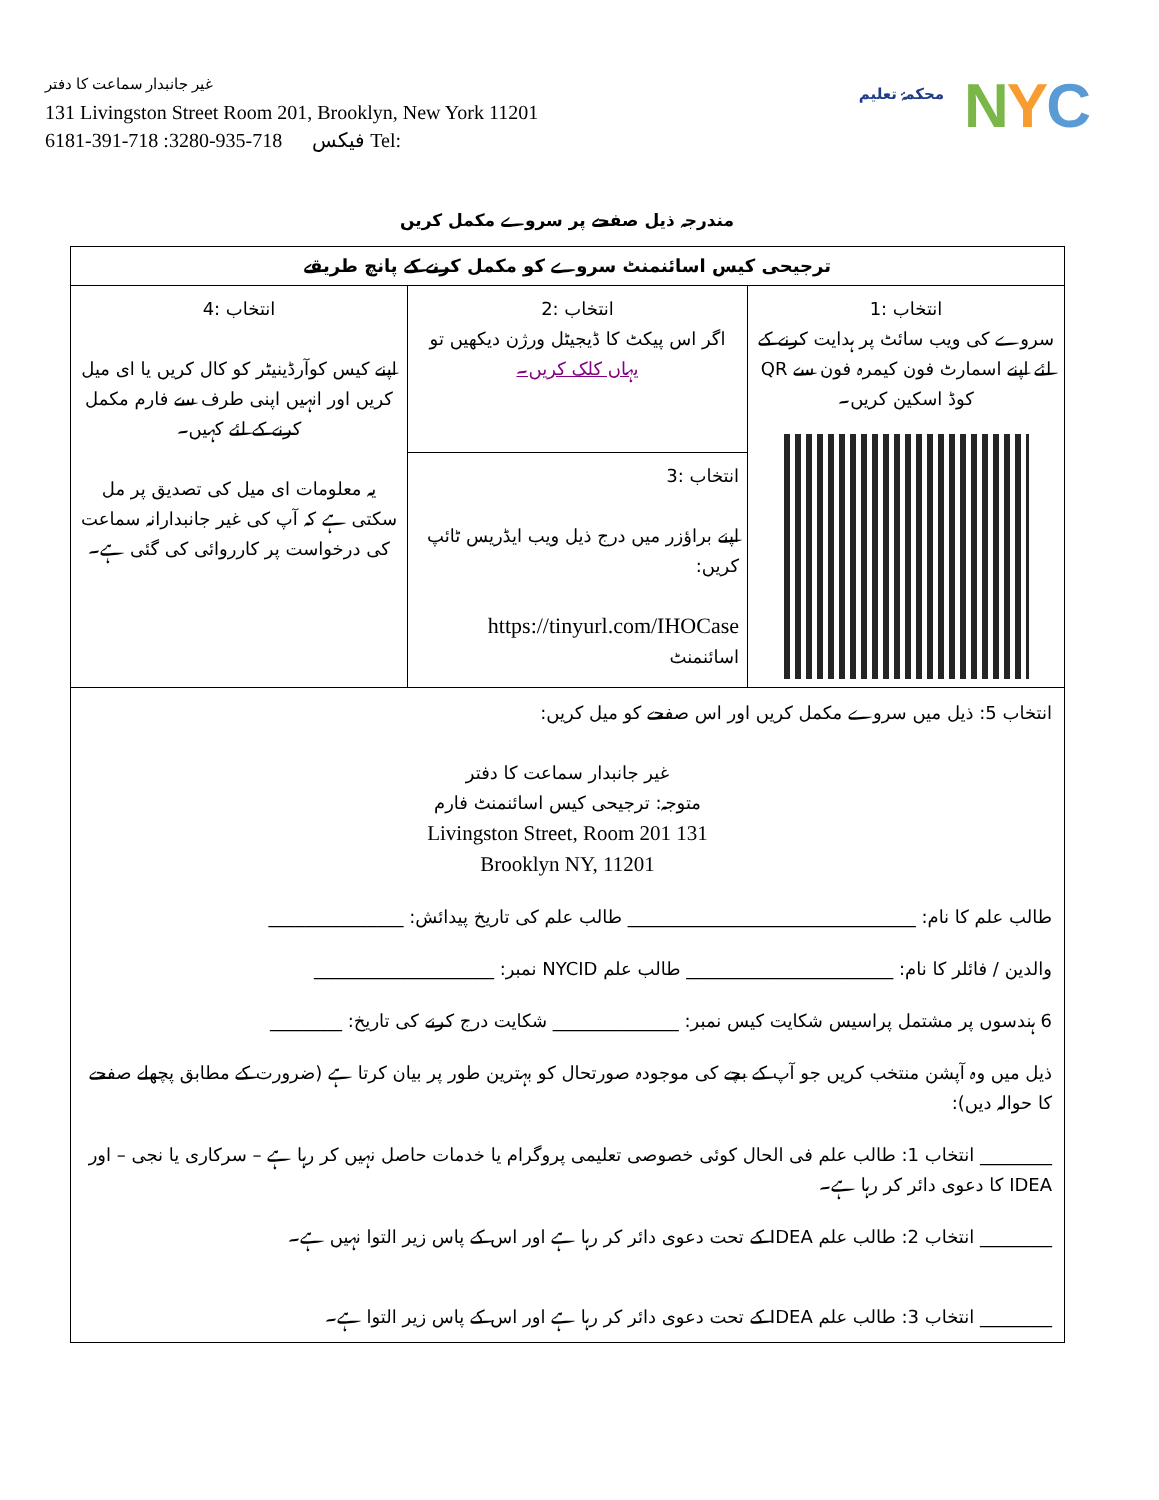غیر جانبدار سماعت کا دفتر
131 Livingston Street Room 201, Brooklyn, New York 11201
6181-391-718 :فیکس 718-935-3280 Tel:
محکمۂ تعلیم
NYC
مندرجہ ذیل صفحے پر سروے مکمل کریں
| ترجیحی کیس اسائنمنٹ سروے کو مکمل کرنے کے پانچ طریقے | | |
| --- | --- | --- |
| انتخاب :1 سروے کی ویب سائٹ پر ہدایت کرنے کے لئے اپنے اسمارٹ فون کیمرہ فون سے QR کوڈ اسکین کریں۔ | انتخاب :2 اگر اس پیکٹ کا ڈیجیٹل ورژن دیکھیں تو یہاں کلک کریں۔ | انتخاب :4 اپنے کیس کوآرڈینیٹر کو کال کریں یا ای میل کریں اور انہیں اپنی طرف سے فارم مکمل کرنے کے لئے کہیں۔ یہ معلومات ای میل کی تصدیق پر مل سکتی ہے کہ آپ کی غیر جانبدارانہ سماعت کی درخواست پر کارروائی کی گئی ہے۔ |
| | انتخاب :3 اپنے براؤزر میں درج ذیل ویب ایڈریس ٹائپ کریں: https://tinyurl.com/IHOCase اسائنمنٹ | |
| انتخاب 5: ذیل میں سروے مکمل کریں اور اس صفحے کو میل کریں: غیر جانبدار سماعت کا دفتر متوجہ: ترجیحی کیس اسائنمنٹ فارم 131 Livingston Street, Room 201 Brooklyn NY, 11201 طالب علم کا نام: ________________________________ طالب علم کی تاریخ پیدائش: _______________ والدین / فائلر کا نام: _______________________ طالب علم NYCID نمبر: ____________________ 6 ہندسوں پر مشتمل پراسیس شکایت کیس نمبر: ______________ شکایت درج کرنے کی تاریخ: ________ ذیل میں وہ آپشن منتخب کریں جو آپ کے بچے کی موجودہ صورتحال کو بہترین طور پر بیان کرتا ہے (ضرورت کے مطابق پچھلے صفحے کا حوالہ دیں): ________ انتخاب 1: طالب علم فی الحال کوئی خصوصی تعلیمی پروگرام یا خدمات حاصل نہیں کر رہا ہے – سرکاری یا نجی – اور IDEA کا دعوی دائر کر رہا ہے۔ ________ انتخاب 2: طالب علم IDEA کے تحت دعوی دائر کر رہا ہے اور اس کے پاس زیر التوا نہیں ہے۔ ________ انتخاب 3: طالب علم IDEA کے تحت دعوی دائر کر رہا ہے اور اس کے پاس زیر التوا ہے۔ | | |